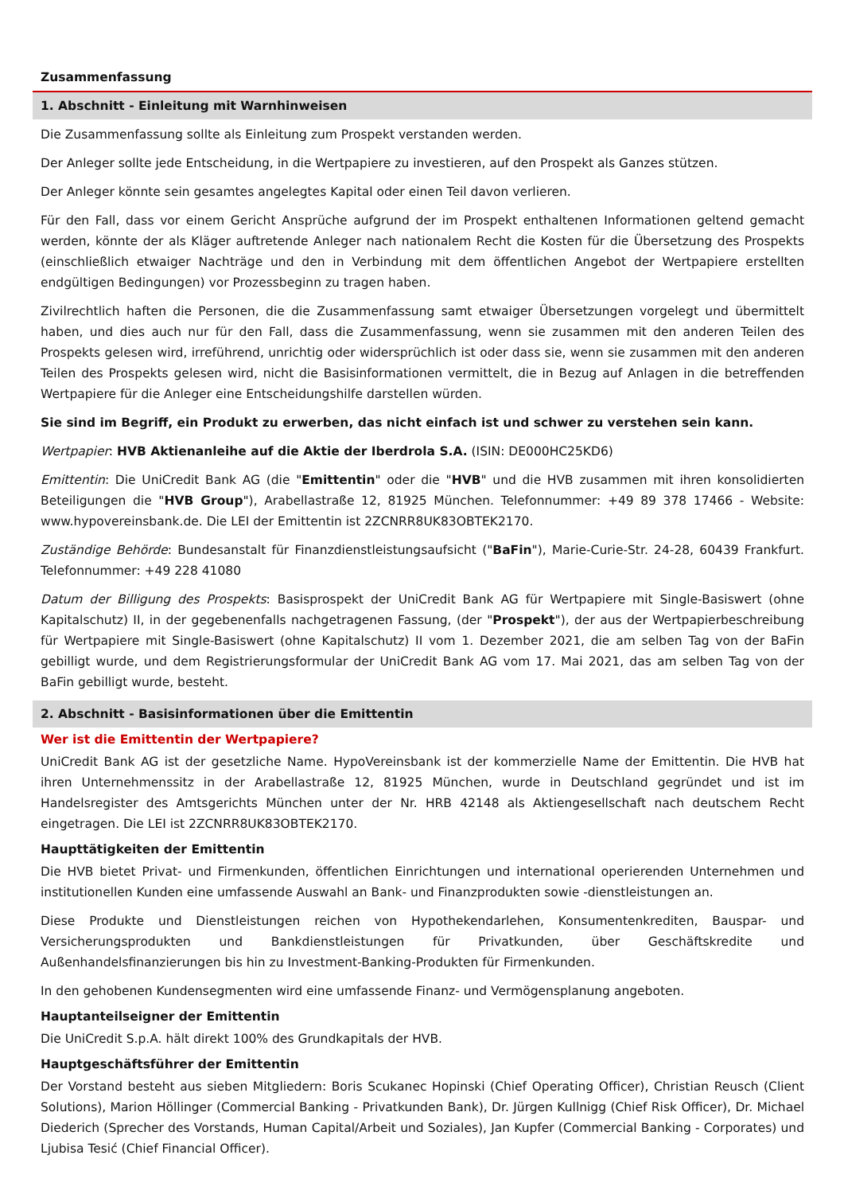Zusammenfassung
1. Abschnitt - Einleitung mit Warnhinweisen
Die Zusammenfassung sollte als Einleitung zum Prospekt verstanden werden.
Der Anleger sollte jede Entscheidung, in die Wertpapiere zu investieren, auf den Prospekt als Ganzes stützen.
Der Anleger könnte sein gesamtes angelegtes Kapital oder einen Teil davon verlieren.
Für den Fall, dass vor einem Gericht Ansprüche aufgrund der im Prospekt enthaltenen Informationen geltend gemacht werden, könnte der als Kläger auftretende Anleger nach nationalem Recht die Kosten für die Übersetzung des Prospekts (einschließlich etwaiger Nachträge und den in Verbindung mit dem öffentlichen Angebot der Wertpapiere erstellten endgültigen Bedingungen) vor Prozessbeginn zu tragen haben.
Zivilrechtlich haften die Personen, die die Zusammenfassung samt etwaiger Übersetzungen vorgelegt und übermittelt haben, und dies auch nur für den Fall, dass die Zusammenfassung, wenn sie zusammen mit den anderen Teilen des Prospekts gelesen wird, irreführend, unrichtig oder widersprüchlich ist oder dass sie, wenn sie zusammen mit den anderen Teilen des Prospekts gelesen wird, nicht die Basisinformationen vermittelt, die in Bezug auf Anlagen in die betreffenden Wertpapiere für die Anleger eine Entscheidungshilfe darstellen würden.
Sie sind im Begriff, ein Produkt zu erwerben, das nicht einfach ist und schwer zu verstehen sein kann.
Wertpapier: HVB Aktienanleihe auf die Aktie der Iberdrola S.A. (ISIN: DE000HC25KD6)
Emittentin: Die UniCredit Bank AG (die "Emittentin" oder die "HVB" und die HVB zusammen mit ihren konsolidierten Beteiligungen die "HVB Group"), Arabellastraße 12, 81925 München. Telefonnummer: +49 89 378 17466 - Website: www.hypovereinsbank.de. Die LEI der Emittentin ist 2ZCNRR8UK83OBTEK2170.
Zuständige Behörde: Bundesanstalt für Finanzdienstleistungsaufsicht ("BaFin"), Marie-Curie-Str. 24-28, 60439 Frankfurt. Telefonnummer: +49 228 41080
Datum der Billigung des Prospekts: Basisprospekt der UniCredit Bank AG für Wertpapiere mit Single-Basiswert (ohne Kapitalschutz) II, in der gegebenenfalls nachgetragenen Fassung, (der "Prospekt"), der aus der Wertpapierbeschreibung für Wertpapiere mit Single-Basiswert (ohne Kapitalschutz) II vom 1. Dezember 2021, die am selben Tag von der BaFin gebilligt wurde, und dem Registrierungsformular der UniCredit Bank AG vom 17. Mai 2021, das am selben Tag von der BaFin gebilligt wurde, besteht.
2. Abschnitt - Basisinformationen über die Emittentin
Wer ist die Emittentin der Wertpapiere?
UniCredit Bank AG ist der gesetzliche Name. HypoVereinsbank ist der kommerzielle Name der Emittentin. Die HVB hat ihren Unternehmenssitz in der Arabellastraße 12, 81925 München, wurde in Deutschland gegründet und ist im Handelsregister des Amtsgerichts München unter der Nr. HRB 42148 als Aktiengesellschaft nach deutschem Recht eingetragen. Die LEI ist 2ZCNRR8UK83OBTEK2170.
Haupttätigkeiten der Emittentin
Die HVB bietet Privat- und Firmenkunden, öffentlichen Einrichtungen und international operierenden Unternehmen und institutionellen Kunden eine umfassende Auswahl an Bank- und Finanzprodukten sowie -dienstleistungen an.
Diese Produkte und Dienstleistungen reichen von Hypothekendarlehen, Konsumentenkrediten, Bauspar- und Versicherungsprodukten und Bankdienstleistungen für Privatkunden, über Geschäftskredite und Außenhandelsfinanzierungen bis hin zu Investment-Banking-Produkten für Firmenkunden.
In den gehobenen Kundensegmenten wird eine umfassende Finanz- und Vermögensplanung angeboten.
Hauptanteilseigner der Emittentin
Die UniCredit S.p.A. hält direkt 100% des Grundkapitals der HVB.
Hauptgeschäftsführer der Emittentin
Der Vorstand besteht aus sieben Mitgliedern: Boris Scukanec Hopinski (Chief Operating Officer), Christian Reusch (Client Solutions), Marion Höllinger (Commercial Banking - Privatkunden Bank), Dr. Jürgen Kullnigg (Chief Risk Officer), Dr. Michael Diederich (Sprecher des Vorstands, Human Capital/Arbeit und Soziales), Jan Kupfer (Commercial Banking - Corporates) und Ljubisa Tesić (Chief Financial Officer).